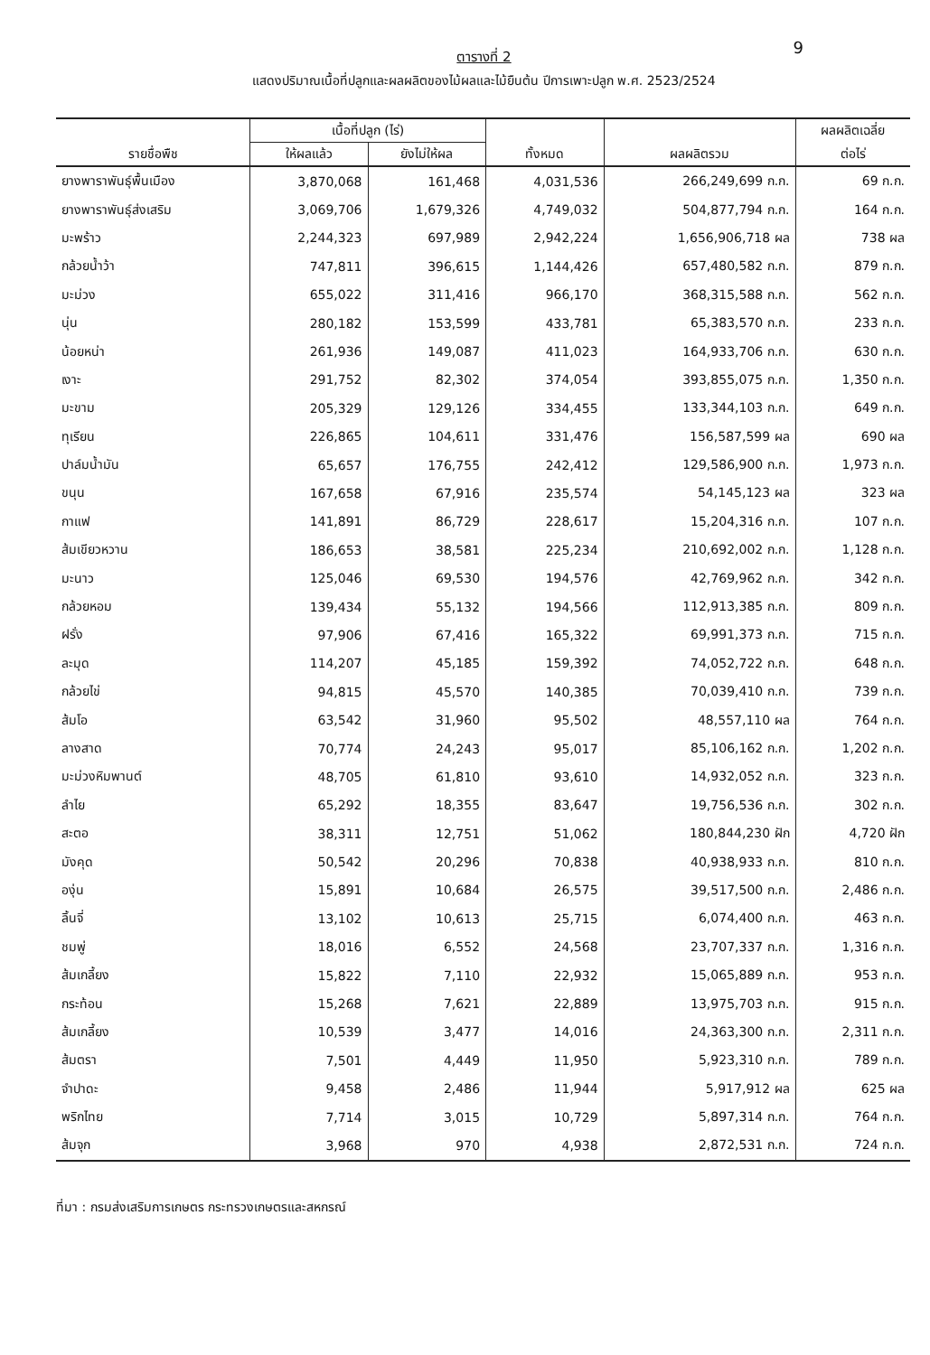9
ตารางที่ 2
แสดงปริมาณเนื้อที่ปลูกและผลผลิตของไม้ผลและไม้ยืนต้น ปีการเพาะปลูก พ.ศ. 2523/2524
| รายชื่อพืช | เนื้อที่ปลูก (ไร่) | | | | ผลผลิตเฉลี่ย |
| --- | --- | --- | --- | --- | --- |
| | ให้ผลแล้ว | ยังไม่ให้ผล | ทั้งหมด | ผลผลิตรวม | ต่อไร่ |
| ยางพาราพันธุ์พื้นเมือง | 3,870,068 | 161,468 | 4,031,536 | 266,249,699 ก.ก. | 69 ก.ก. |
| ยางพาราพันธุ์ส่งเสริม | 3,069,706 | 1,679,326 | 4,749,032 | 504,877,794 ก.ก. | 164 ก.ก. |
| มะพร้าว | 2,244,323 | 697,989 | 2,942,224 | 1,656,906,718 ผล | 738 ผล |
| กล้วยน้ำว้า | 747,811 | 396,615 | 1,144,426 | 657,480,582 ก.ก. | 879 ก.ก. |
| มะม่วง | 655,022 | 311,416 | 966,170 | 368,315,588 ก.ก. | 562 ก.ก. |
| นุ่น | 280,182 | 153,599 | 433,781 | 65,383,570 ก.ก. | 233 ก.ก. |
| น้อยหน่า | 261,936 | 149,087 | 411,023 | 164,933,706 ก.ก. | 630 ก.ก. |
| เงาะ | 291,752 | 82,302 | 374,054 | 393,855,075 ก.ก. | 1,350 ก.ก. |
| มะขาม | 205,329 | 129,126 | 334,455 | 133,344,103 ก.ก. | 649 ก.ก. |
| ทุเรียน | 226,865 | 104,611 | 331,476 | 156,587,599 ผล | 690 ผล |
| ปาล์มน้ำมัน | 65,657 | 176,755 | 242,412 | 129,586,900 ก.ก. | 1,973 ก.ก. |
| ขนุน | 167,658 | 67,916 | 235,574 | 54,145,123 ผล | 323 ผล |
| กาแฟ | 141,891 | 86,729 | 228,617 | 15,204,316 ก.ก. | 107 ก.ก. |
| ส้มเขียวหวาน | 186,653 | 38,581 | 225,234 | 210,692,002 ก.ก. | 1,128 ก.ก. |
| มะนาว | 125,046 | 69,530 | 194,576 | 42,769,962 ก.ก. | 342 ก.ก. |
| กล้วยหอม | 139,434 | 55,132 | 194,566 | 112,913,385 ก.ก. | 809 ก.ก. |
| ฝรั่ง | 97,906 | 67,416 | 165,322 | 69,991,373 ก.ก. | 715 ก.ก. |
| ละมุด | 114,207 | 45,185 | 159,392 | 74,052,722 ก.ก. | 648 ก.ก. |
| กล้วยไข่ | 94,815 | 45,570 | 140,385 | 70,039,410 ก.ก. | 739 ก.ก. |
| ส้มโอ | 63,542 | 31,960 | 95,502 | 48,557,110 ผล | 764 ก.ก. |
| ลางสาด | 70,774 | 24,243 | 95,017 | 85,106,162 ก.ก. | 1,202 ก.ก. |
| มะม่วงหิมพานต์ | 48,705 | 61,810 | 93,610 | 14,932,052 ก.ก. | 323 ก.ก. |
| ลำไย | 65,292 | 18,355 | 83,647 | 19,756,536 ก.ก. | 302 ก.ก. |
| สะตอ | 38,311 | 12,751 | 51,062 | 180,844,230 ฝัก | 4,720 ฝัก |
| มังคุด | 50,542 | 20,296 | 70,838 | 40,938,933 ก.ก. | 810 ก.ก. |
| องุ่น | 15,891 | 10,684 | 26,575 | 39,517,500 ก.ก. | 2,486 ก.ก. |
| ลิ้นจี่ | 13,102 | 10,613 | 25,715 | 6,074,400 ก.ก. | 463 ก.ก. |
| ชมพู่ | 18,016 | 6,552 | 24,568 | 23,707,337 ก.ก. | 1,316 ก.ก. |
| ส้มเกลี้ยง | 15,822 | 7,110 | 22,932 | 15,065,889 ก.ก. | 953 ก.ก. |
| กระท้อน | 15,268 | 7,621 | 22,889 | 13,975,703 ก.ก. | 915 ก.ก. |
| ส้มเกลี้ยง | 10,539 | 3,477 | 14,016 | 24,363,300 ก.ก. | 2,311 ก.ก. |
| ส้มตรา | 7,501 | 4,449 | 11,950 | 5,923,310 ก.ก. | 789 ก.ก. |
| จำปาดะ | 9,458 | 2,486 | 11,944 | 5,917,912 ผล | 625 ผล |
| พริกไทย | 7,714 | 3,015 | 10,729 | 5,897,314 ก.ก. | 764 ก.ก. |
| ส้มจุก | 3,968 | 970 | 4,938 | 2,872,531 ก.ก. | 724 ก.ก. |
ที่มา : กรมส่งเสริมการเกษตร กระทรวงเกษตรและสหกรณ์